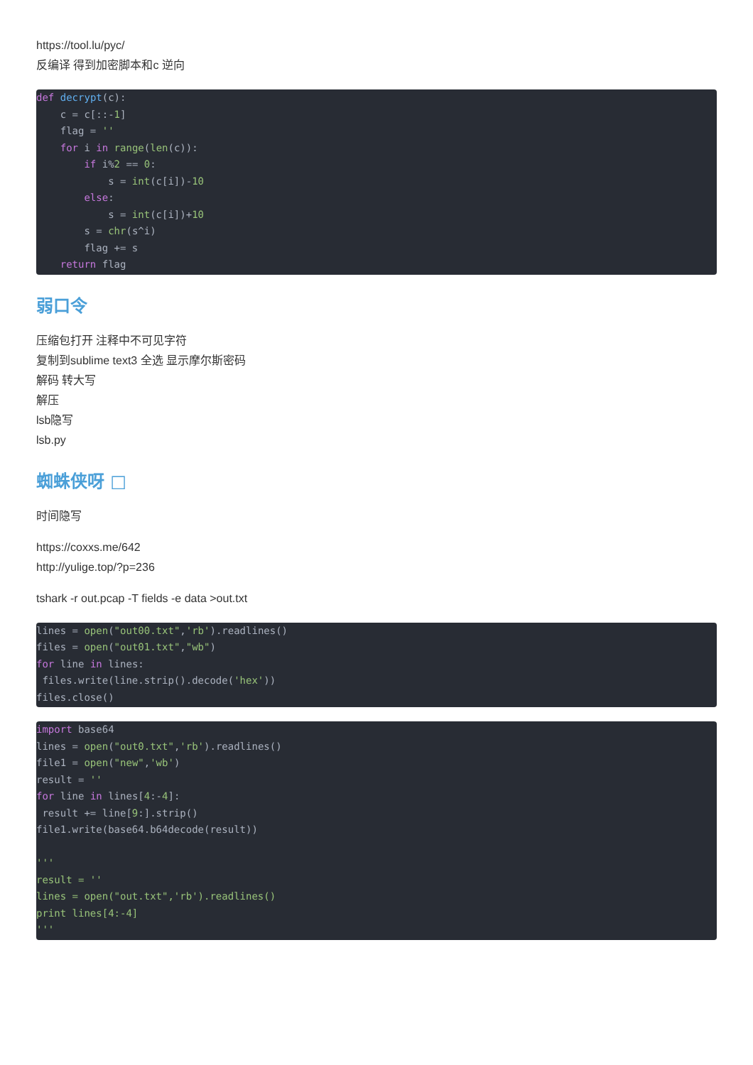https://tool.lu/pyc/
反编译 得到加密脚本和c 逆向
def decrypt(c):
    c = c[::-1]
    flag = ''
    for i in range(len(c)):
        if i%2 == 0:
            s = int(c[i])-10
        else:
            s = int(c[i])+10
        s = chr(s^i)
        flag += s
    return flag
弱口令
压缩包打开 注释中不可见字符
复制到sublime text3 全选 显示摩尔斯密码
解码 转大写
解压
lsb隐写
lsb.py
蜘蛛侠呀 □
时间隐写
https://coxxs.me/642
http://yulige.top/?p=236
tshark -r out.pcap -T fields -e data >out.txt
lines = open("out00.txt",'rb').readlines()
files = open("out01.txt","wb")
for line in lines:
 files.write(line.strip().decode('hex'))
files.close()
import base64
lines = open("out0.txt",'rb').readlines()
file1 = open("new",'wb')
result = ''
for line in lines[4:-4]:
 result += line[9:].strip()
file1.write(base64.b64decode(result))

'''
result = ''
lines = open("out.txt",'rb').readlines()
print lines[4:-4]
'''